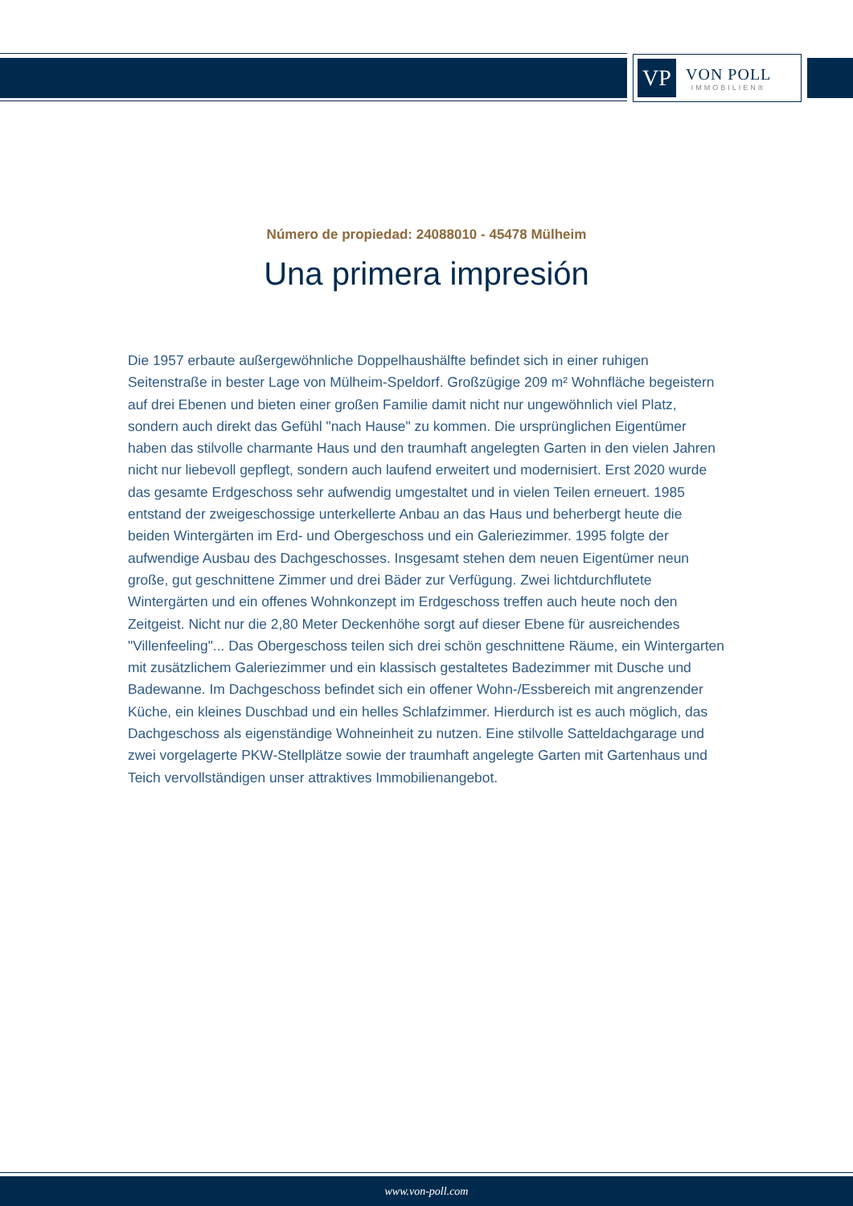VP
VON POLL
IMMOBILIEN®
Número de propiedad: 24088010 - 45478 Mülheim
Una primera impresión
Die 1957 erbaute außergewöhnliche Doppelhaushälfte befindet sich in einer ruhigen Seitenstraße in bester Lage von Mülheim-Speldorf. Großzügige 209 m² Wohnfläche begeistern auf drei Ebenen und bieten einer großen Familie damit nicht nur ungewöhnlich viel Platz, sondern auch direkt das Gefühl "nach Hause" zu kommen. Die ursprünglichen Eigentümer haben das stilvolle charmante Haus und den traumhaft angelegten Garten in den vielen Jahren nicht nur liebevoll gepflegt, sondern auch laufend erweitert und modernisiert. Erst 2020 wurde das gesamte Erdgeschoss sehr aufwendig umgestaltet und in vielen Teilen erneuert. 1985 entstand der zweigeschossige unterkellerte Anbau an das Haus und beherbergt heute die beiden Wintergärten im Erd- und Obergeschoss und ein Galeriezimmer. 1995 folgte der aufwendige Ausbau des Dachgeschosses. Insgesamt stehen dem neuen Eigentümer neun große, gut geschnittene Zimmer und drei Bäder zur Verfügung. Zwei lichtdurchflutete Wintergärten und ein offenes Wohnkonzept im Erdgeschoss treffen auch heute noch den Zeitgeist. Nicht nur die 2,80 Meter Deckenhöhe sorgt auf dieser Ebene für ausreichendes "Villenfeeling"... Das Obergeschoss teilen sich drei schön geschnittene Räume, ein Wintergarten mit zusätzlichem Galeriezimmer und ein klassisch gestaltetes Badezimmer mit Dusche und Badewanne. Im Dachgeschoss befindet sich ein offener Wohn-/Essbereich mit angrenzender Küche, ein kleines Duschbad und ein helles Schlafzimmer. Hierdurch ist es auch möglich, das Dachgeschoss als eigenständige Wohneinheit zu nutzen. Eine stilvolle Satteldachgarage und zwei vorgelagerte PKW-Stellplätze sowie der traumhaft angelegte Garten mit Gartenhaus und Teich vervollständigen unser attraktives Immobilienangebot.
www.von-poll.com